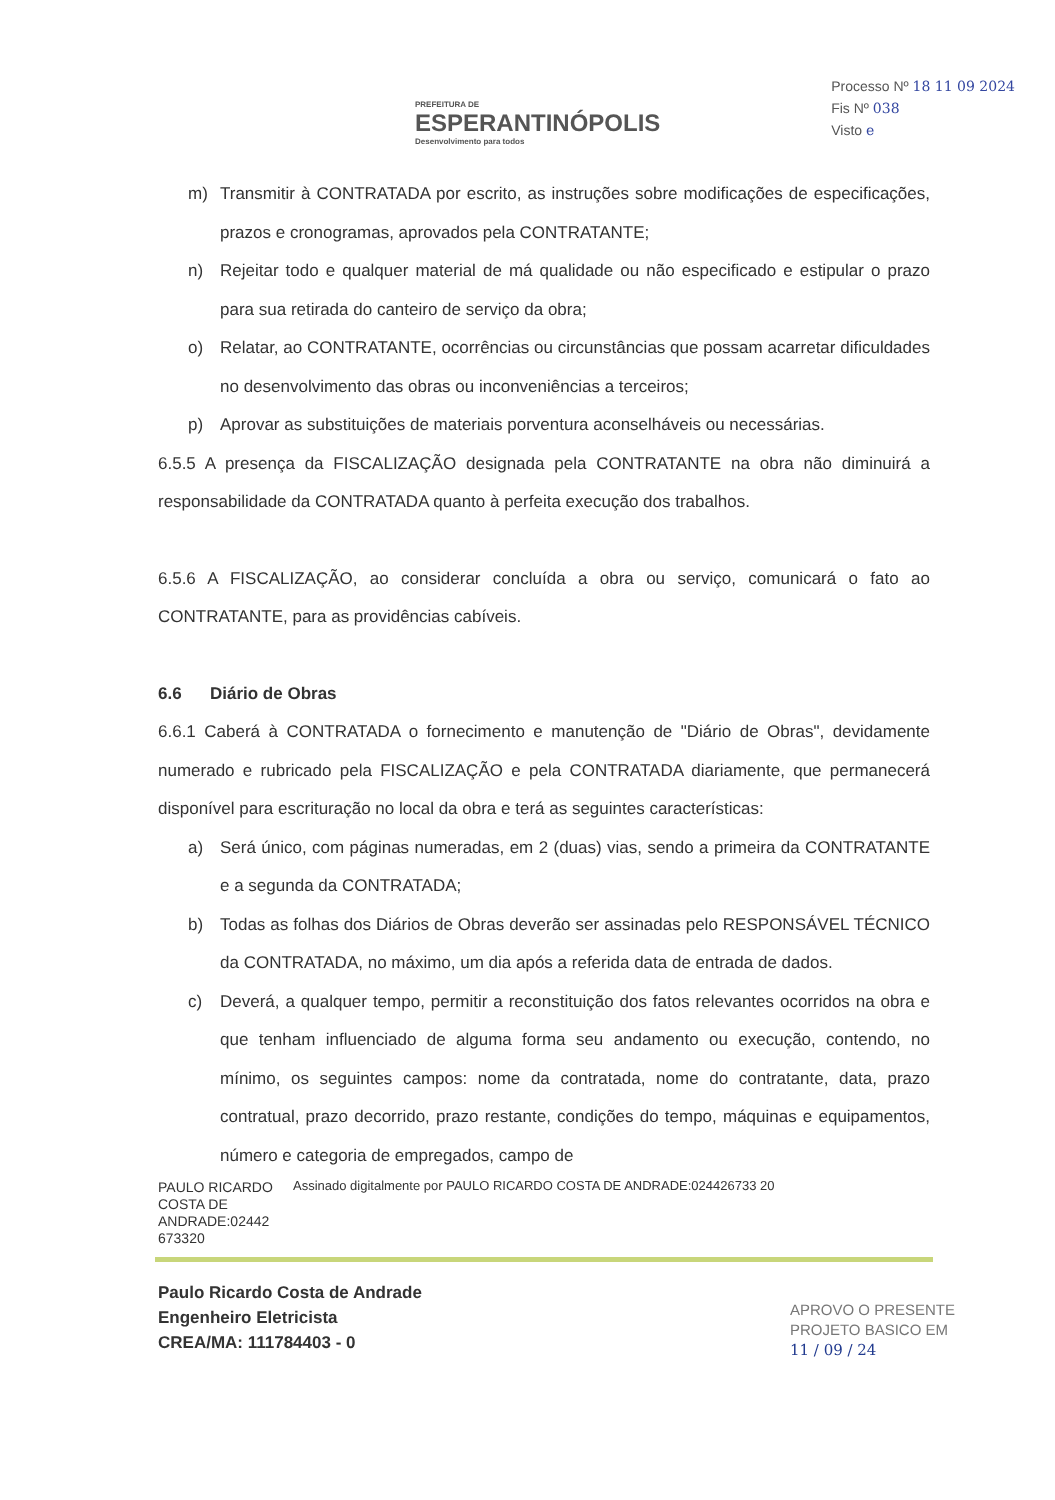PREFEITURA DE
ESPERANTINÓPOLIS
Desenvolvimento para todos
Processo Nº 18 11 09 2024
Fis Nº 038
Visto e
m) Transmitir à CONTRATADA por escrito, as instruções sobre modificações de especificações, prazos e cronogramas, aprovados pela CONTRATANTE;
n) Rejeitar todo e qualquer material de má qualidade ou não especificado e estipular o prazo para sua retirada do canteiro de serviço da obra;
o) Relatar, ao CONTRATANTE, ocorrências ou circunstâncias que possam acarretar dificuldades no desenvolvimento das obras ou inconveniências a terceiros;
p) Aprovar as substituições de materiais porventura aconselháveis ou necessárias.
6.5.5 A presença da FISCALIZAÇÃO designada pela CONTRATANTE na obra não diminuirá a responsabilidade da CONTRATADA quanto à perfeita execução dos trabalhos.
6.5.6 A FISCALIZAÇÃO, ao considerar concluída a obra ou serviço, comunicará o fato ao CONTRATANTE, para as providências cabíveis.
6.6 Diário de Obras
6.6.1 Caberá à CONTRATADA o fornecimento e manutenção de "Diário de Obras", devidamente numerado e rubricado pela FISCALIZAÇÃO e pela CONTRATADA diariamente, que permanecerá disponível para escrituração no local da obra e terá as seguintes características:
a) Será único, com páginas numeradas, em 2 (duas) vias, sendo a primeira da CONTRATANTE e a segunda da CONTRATADA;
b) Todas as folhas dos Diários de Obras deverão ser assinadas pelo RESPONSÁVEL TÉCNICO da CONTRATADA, no máximo, um dia após a referida data de entrada de dados.
c) Deverá, a qualquer tempo, permitir a reconstituição dos fatos relevantes ocorridos na obra e que tenham influenciado de alguma forma seu andamento ou execução, contendo, no mínimo, os seguintes campos: nome da contratada, nome do contratante, data, prazo contratual, prazo decorrido, prazo restante, condições do tempo, máquinas e equipamentos, número e categoria de empregados, campo de
PAULO RICARDO COSTA DE ANDRADE:02442 673320
Assinado digitalmente por PAULO RICARDO COSTA DE ANDRADE:024426733 20
Paulo Ricardo Costa de Andrade
Engenheiro Eletricista
CREA/MA: 111784403 - 0
APROVO O PRESENTE
PROJETO BASICO EM
11 / 09 / 24